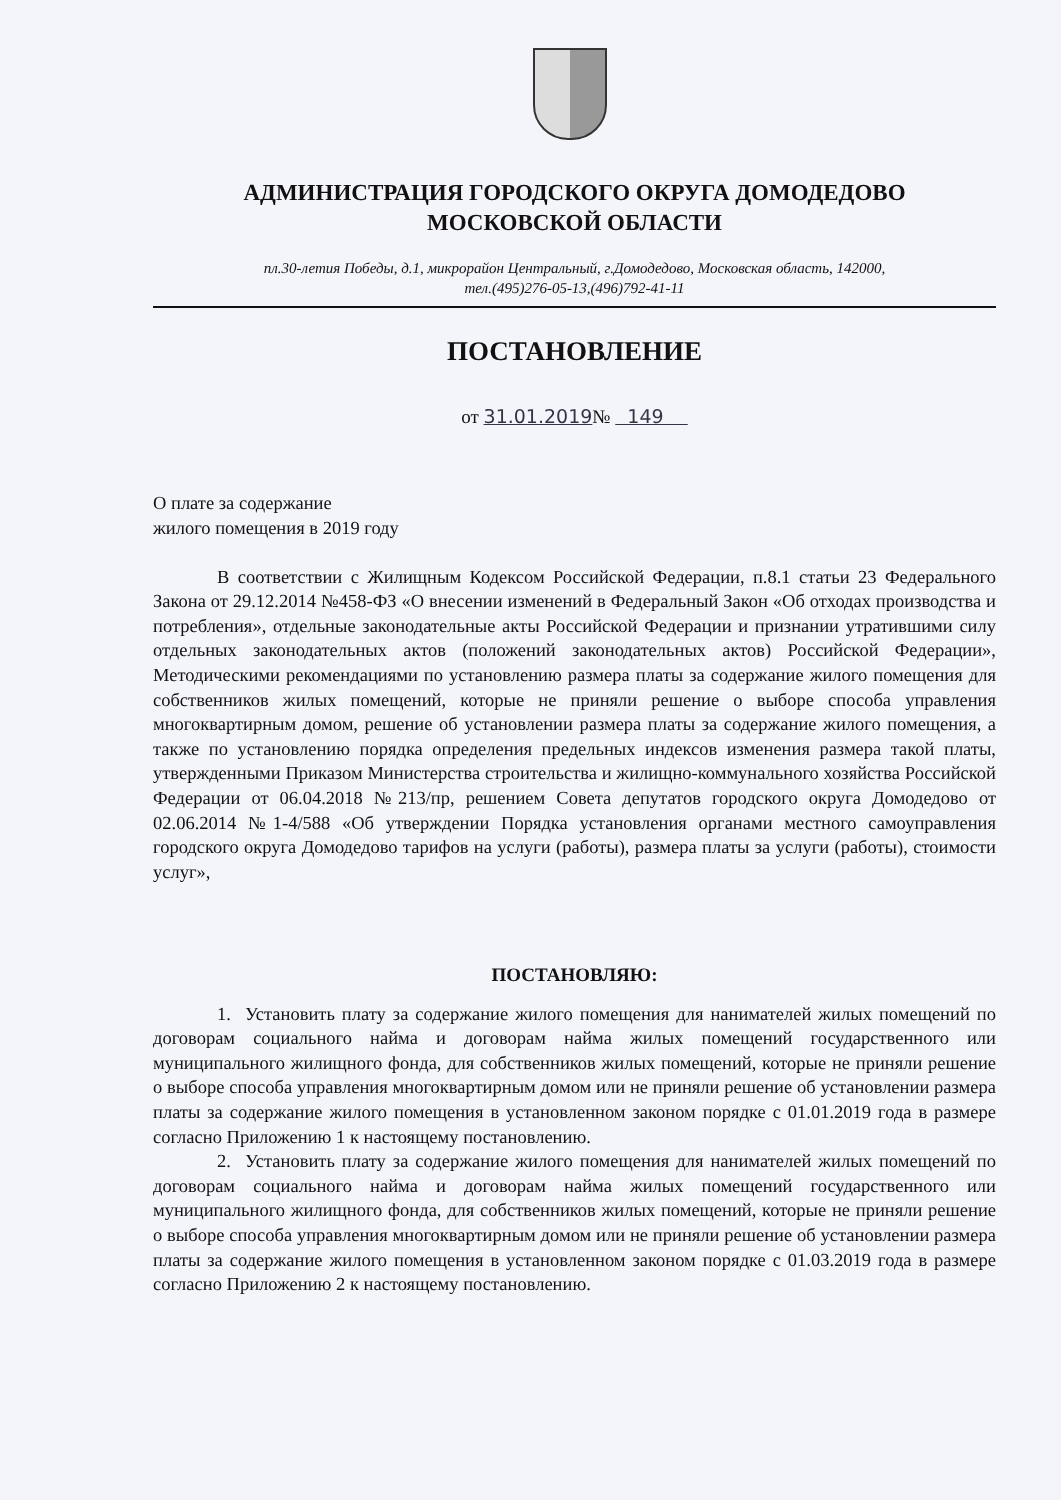АДМИНИСТРАЦИЯ ГОРОДСКОГО ОКРУГА ДОМОДЕДОВО
МОСКОВСКОЙ ОБЛАСТИ
пл.30-летия Победы, д.1, микрорайон Центральный, г.Домодедово, Московская область, 142000,
тел.(495)276-05-13,(496)792-41-11
ПОСТАНОВЛЕНИЕ
от 31.01.2019№ 149
О плате за содержание
жилого помещения в 2019 году
В соответствии с Жилищным Кодексом Российской Федерации, п.8.1 статьи 23 Федерального Закона от 29.12.2014 №458-ФЗ «О внесении изменений в Федеральный Закон «Об отходах производства и потребления», отдельные законодательные акты Российской Федерации и признании утратившими силу отдельных законодательных актов (положений законодательных актов) Российской Федерации», Методическими рекомендациями по установлению размера платы за содержание жилого помещения для собственников жилых помещений, которые не приняли решение о выборе способа управления многоквартирным домом, решение об установлении размера платы за содержание жилого помещения, а также по установлению порядка определения предельных индексов изменения размера такой платы, утвержденными Приказом Министерства строительства и жилищно-коммунального хозяйства Российской Федерации от 06.04.2018 №213/пр, решением Совета депутатов городского округа Домодедово от 02.06.2014 №1-4/588 «Об утверждении Порядка установления органами местного самоуправления городского округа Домодедово тарифов на услуги (работы), размера платы за услуги (работы), стоимости услуг»,
ПОСТАНОВЛЯЮ:
1. Установить плату за содержание жилого помещения для нанимателей жилых помещений по договорам социального найма и договорам найма жилых помещений государственного или муниципального жилищного фонда, для собственников жилых помещений, которые не приняли решение о выборе способа управления многоквартирным домом или не приняли решение об установлении размера платы за содержание жилого помещения в установленном законом порядке с 01.01.2019 года в размере согласно Приложению 1 к настоящему постановлению.
2. Установить плату за содержание жилого помещения для нанимателей жилых помещений по договорам социального найма и договорам найма жилых помещений государственного или муниципального жилищного фонда, для собственников жилых помещений, которые не приняли решение о выборе способа управления многоквартирным домом или не приняли решение об установлении размера платы за содержание жилого помещения в установленном законом порядке с 01.03.2019 года в размере согласно Приложению 2 к настоящему постановлению.